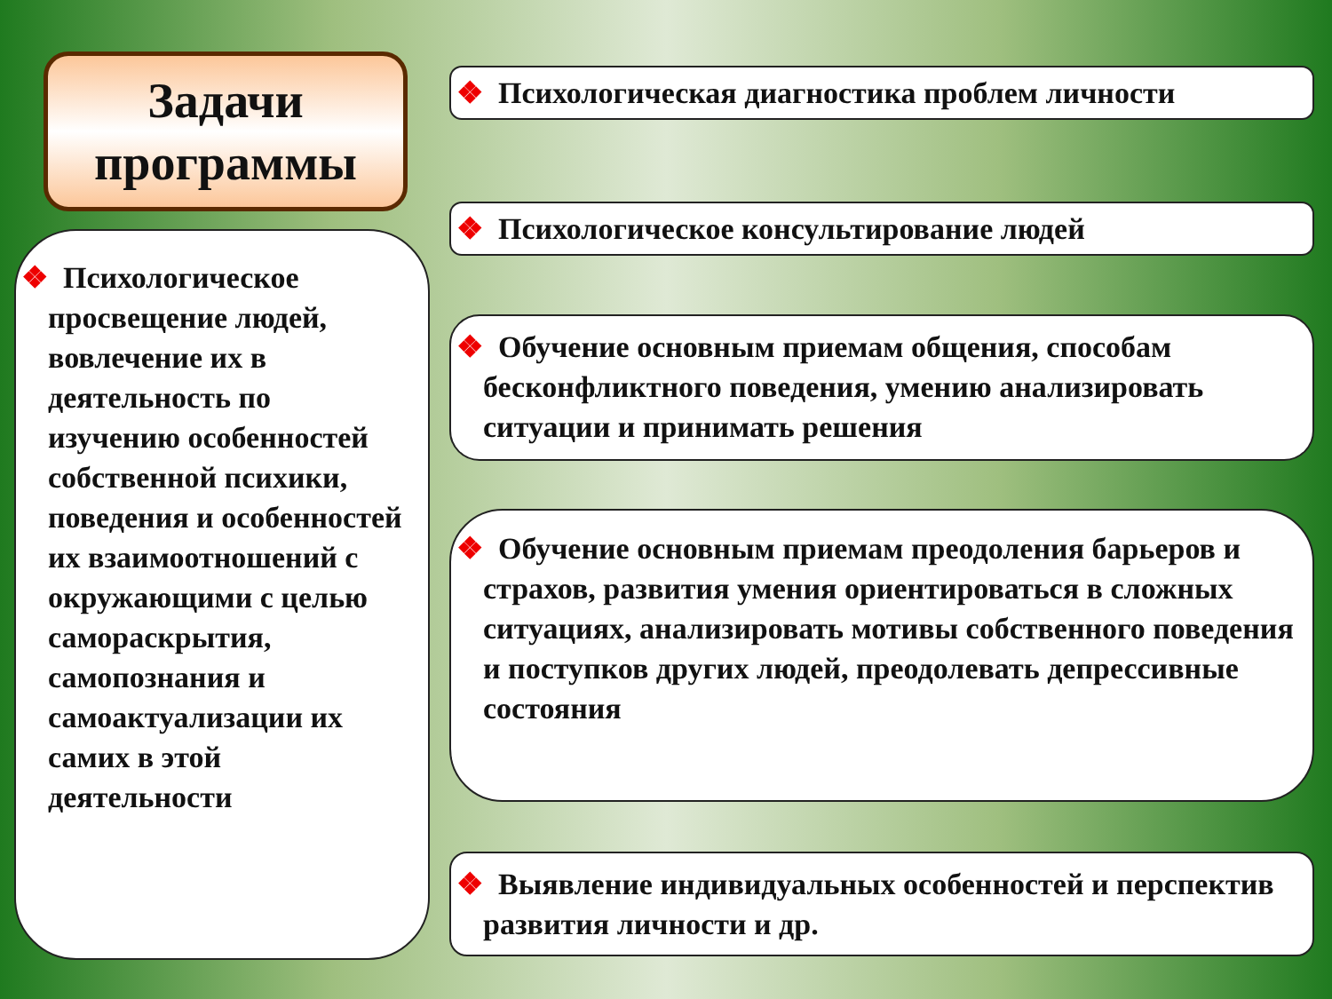Задачи
программы
❖ Психологическое просвещение людей, вовлечение их в деятельность по изучению особенностей собственной психики, поведения и особенностей их взаимоотношений с окружающими с целью самораскрытия, самопознания и самоактуализации их самих в этой деятельности
❖ Психологическая диагностика проблем личности
❖ Психологическое консультирование людей
❖ Обучение основным приемам общения, способам бесконфликтного поведения, умению анализировать ситуации и принимать решения
❖ Обучение основным приемам преодоления барьеров и страхов, развития умения ориентироваться в сложных ситуациях, анализировать мотивы собственного поведения и поступков других людей, преодолевать депрессивные состояния
❖ Выявление индивидуальных особенностей и перспектив развития личности и др.